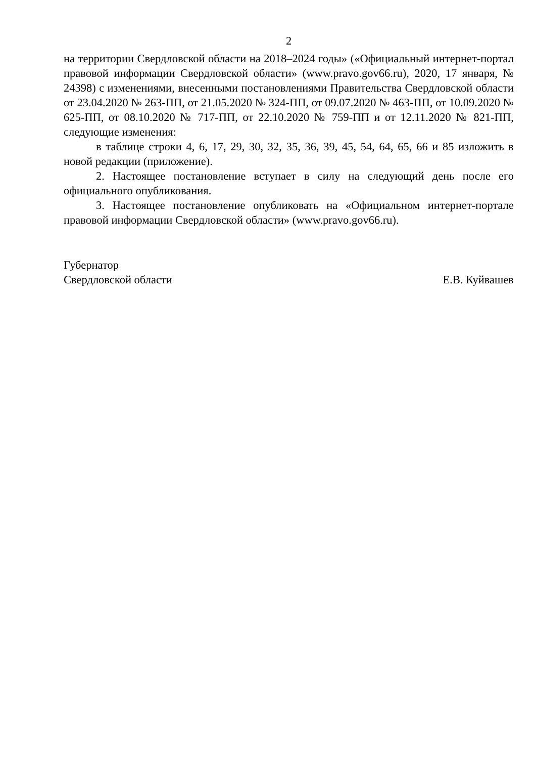2
на территории Свердловской области на 2018–2024 годы» («Официальный интернет-портал правовой информации Свердловской области» (www.pravo.gov66.ru), 2020, 17 января, № 24398) с изменениями, внесенными постановлениями Правительства Свердловской области от 23.04.2020 № 263-ПП, от 21.05.2020 № 324-ПП, от 09.07.2020 № 463-ПП, от 10.09.2020 № 625-ПП, от 08.10.2020 № 717-ПП, от 22.10.2020 № 759-ПП и от 12.11.2020 № 821-ПП, следующие изменения:
в таблице строки 4, 6, 17, 29, 30, 32, 35, 36, 39, 45, 54, 64, 65, 66 и 85 изложить в новой редакции (приложение).
2. Настоящее постановление вступает в силу на следующий день после его официального опубликования.
3. Настоящее постановление опубликовать на «Официальном интернет-портале правовой информации Свердловской области» (www.pravo.gov66.ru).
Губернатор
Свердловской области Е.В. Куйвашев